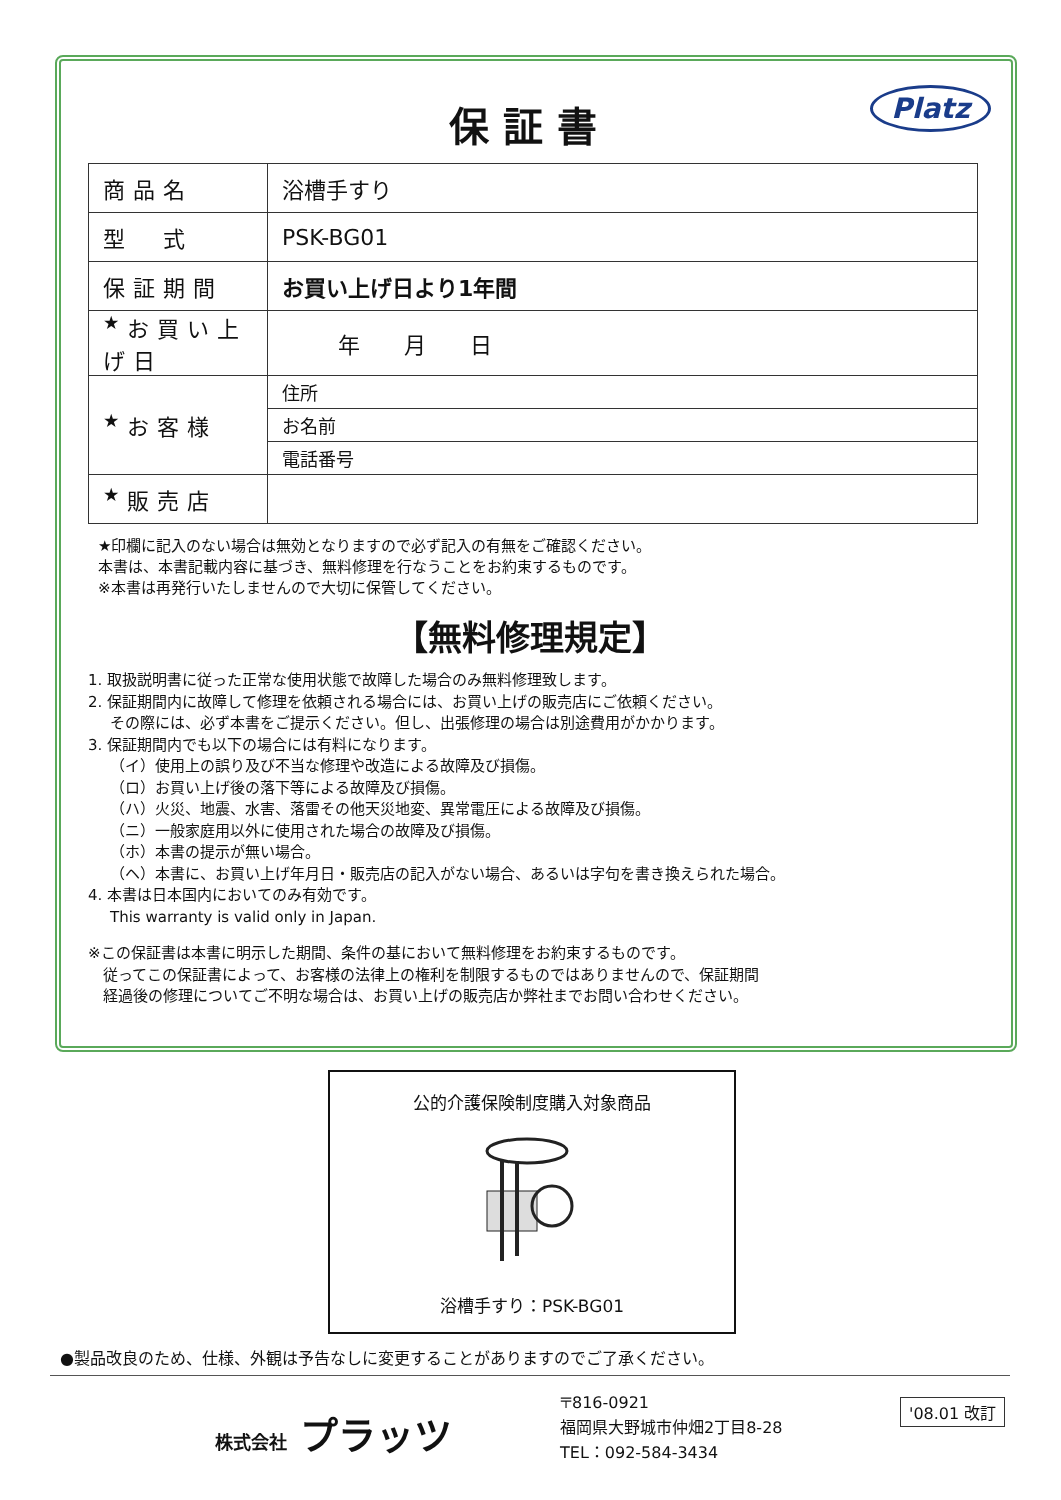Platz
保証書
| 商品名 | 浴槽手すり |
| 型 式 | PSK-BG01 |
| 保証期間 | お買い上げ日より1年間 |
| <sup>★</sup>お買い上げ日 | 年 月 日 |
| <sup>★</sup>お客様 | 住所 |
| | お名前 |
| | 電話番号 |
| <sup>★</sup>販売店 | |
★印欄に記入のない場合は無効となりますので必ず記入の有無をご確認ください。
本書は、本書記載内容に基づき、無料修理を行なうことをお約束するものです。
※本書は再発行いたしませんので大切に保管してください。
【無料修理規定】
1. 取扱説明書に従った正常な使用状態で故障した場合のみ無料修理致します。
2. 保証期間内に故障して修理を依頼される場合には、お買い上げの販売店にご依頼ください。
その際には、必ず本書をご提示ください。但し、出張修理の場合は別途費用がかかります。
3. 保証期間内でも以下の場合には有料になります。
（イ）使用上の誤り及び不当な修理や改造による故障及び損傷。
（ロ）お買い上げ後の落下等による故障及び損傷。
（ハ）火災、地震、水害、落雷その他天災地変、異常電圧による故障及び損傷。
（ニ）一般家庭用以外に使用された場合の故障及び損傷。
（ホ）本書の提示が無い場合。
（ヘ）本書に、お買い上げ年月日・販売店の記入がない場合、あるいは字句を書き換えられた場合。
4. 本書は日本国内においてのみ有効です。
This warranty is valid only in Japan.
※この保証書は本書に明示した期間、条件の基において無料修理をお約束するものです。
　従ってこの保証書によって、お客様の法律上の権利を制限するものではありませんので、保証期間
　経過後の修理についてご不明な場合は、お買い上げの販売店か弊社までお問い合わせください。
公的介護保険制度購入対象商品
浴槽手すり：PSK-BG01
●製品改良のため、仕様、外観は予告なしに変更することがありますのでご了承ください。
株式会社 プラッツ
〒816-0921
福岡県大野城市仲畑2丁目8-28
TEL：092-584-3434
'08.01 改訂